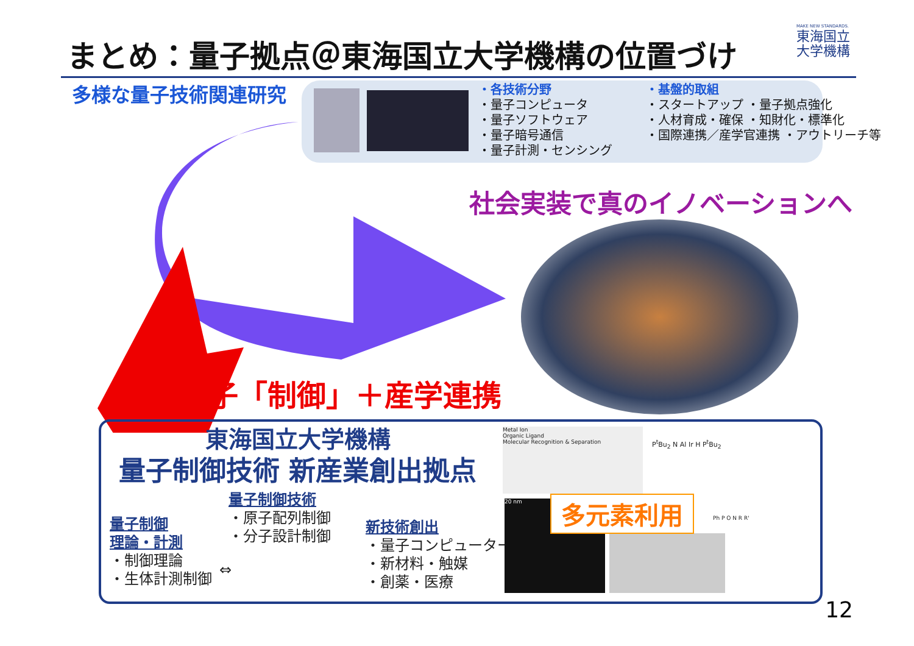まとめ：量子拠点＠東海国立大学機構の位置づけ
MAKE NEW STANDARDS.
東海国立
大学機構
多様な量子技術関連研究
・各技術分野
・量子コンピュータ
・量子ソフトウェア
・量子暗号通信
・量子計測・センシング
・基盤的取組
・スタートアップ ・量子拠点強化
・人材育成・確保 ・知財化・標準化
・国際連携／産学官連携 ・アウトリーチ等
社会実装で真のイノベーションへ
量子「制御」＋産学連携
東海国立大学機構
量子制御技術 新産業創出拠点
量子制御
理論・計測
・制御理論
・生体計測制御
量子制御技術
・原子配列制御
・分子設計制御
新技術創出
・量子コンピューター
・新材料・触媒
・創薬・医療
⇔
Metal Ion
Organic Ligand
Molecular Recognition & Separation
P<sup>t</sup>Bu<sub>2</sub> N Al Ir H P<sup>t</sup>Bu<sub>2</sub>
20 nm 多元素利用 Ph P O N R R'
12